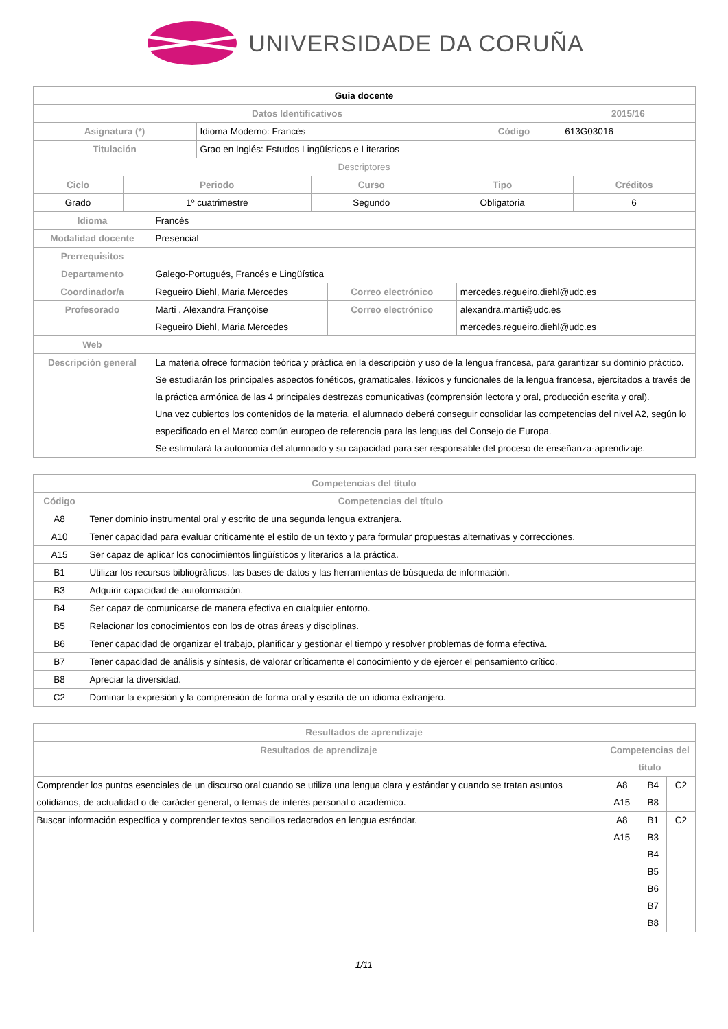UNIVERSIDADE DA CORUÑA
| Guia docente | | | |
| Datos Identificativos | | | 2015/16 |
| Asignatura (*) | Idioma Moderno: Francés | Código | 613G03016 |
| Titulación | Grao en Inglés: Estudos Lingüísticos e Literarios | | |
| Descriptores | | | |
| Ciclo | Periodo | Curso | Tipo | Créditos |
| --- | --- | --- | --- | --- |
| Grado | 1º cuatrimestre | Segundo | Obligatoria | 6 |
| Idioma | Francés | | |
| Modalidad docente | Presencial | | |
| Prerrequisitos | | | |
| Departamento | Galego-Portugués, Francés e Lingüística | | |
| Coordinador/a | Regueiro Diehl, Maria Mercedes | Correo electrónico | mercedes.regueiro.diehl@udc.es |
| Profesorado | Marti , Alexandra Françoise Regueiro Diehl, Maria Mercedes | Correo electrónico | alexandra.marti@udc.es mercedes.regueiro.diehl@udc.es |
| Web | | | |
| Descripción general | La materia ofrece formación teórica y práctica en la descripción y uso de la lengua francesa, para garantizar su dominio práctico. Se estudiarán los principales aspectos fonéticos, gramaticales, léxicos y funcionales de la lengua francesa, ejercitados a través de la práctica armónica de las 4 principales destrezas comunicativas (comprensión lectora y oral, producción escrita y oral). Una vez cubiertos los contenidos de la materia, el alumnado deberá conseguir consolidar las competencias del nivel A2, según lo especificado en el Marco común europeo de referencia para las lenguas del Consejo de Europa. Se estimulará la autonomía del alumnado y su capacidad para ser responsable del proceso de enseñanza-aprendizaje. | | |
| Competencias del título | |
| --- | --- |
| Código | Competencias del título |
| A8 | Tener dominio instrumental oral y escrito de una segunda lengua extranjera. |
| A10 | Tener capacidad para evaluar críticamente el estilo de un texto y para formular propuestas alternativas y correcciones. |
| A15 | Ser capaz de aplicar los conocimientos lingüísticos y literarios a la práctica. |
| B1 | Utilizar los recursos bibliográficos, las bases de datos y las herramientas de búsqueda de información. |
| B3 | Adquirir capacidad de autoformación. |
| B4 | Ser capaz de comunicarse de manera efectiva en cualquier entorno. |
| B5 | Relacionar los conocimientos con los de otras áreas y disciplinas. |
| B6 | Tener capacidad de organizar el trabajo, planificar y gestionar el tiempo y resolver problemas de forma efectiva. |
| B7 | Tener capacidad de análisis y síntesis, de valorar críticamente el conocimiento y de ejercer el pensamiento crítico. |
| B8 | Apreciar la diversidad. |
| C2 | Dominar la expresión y la comprensión de forma oral y escrita de un idioma extranjero. |
| Resultados de aprendizaje | | | |
| --- | --- | --- | --- |
| Resultados de aprendizaje | Competencias del título | | |
| Comprender los puntos esenciales de un discurso oral cuando se utiliza una lengua clara y estándar y cuando se tratan asuntos cotidianos, de actualidad o de carácter general, o temas de interés personal o académico. | A8 A15 | B4 B8 | C2 |
| Buscar información específica y comprender textos sencillos redactados en lengua estándar. | A8 A15 | B1 B3 B4 B5 B6 B7 B8 | C2 |
1/11